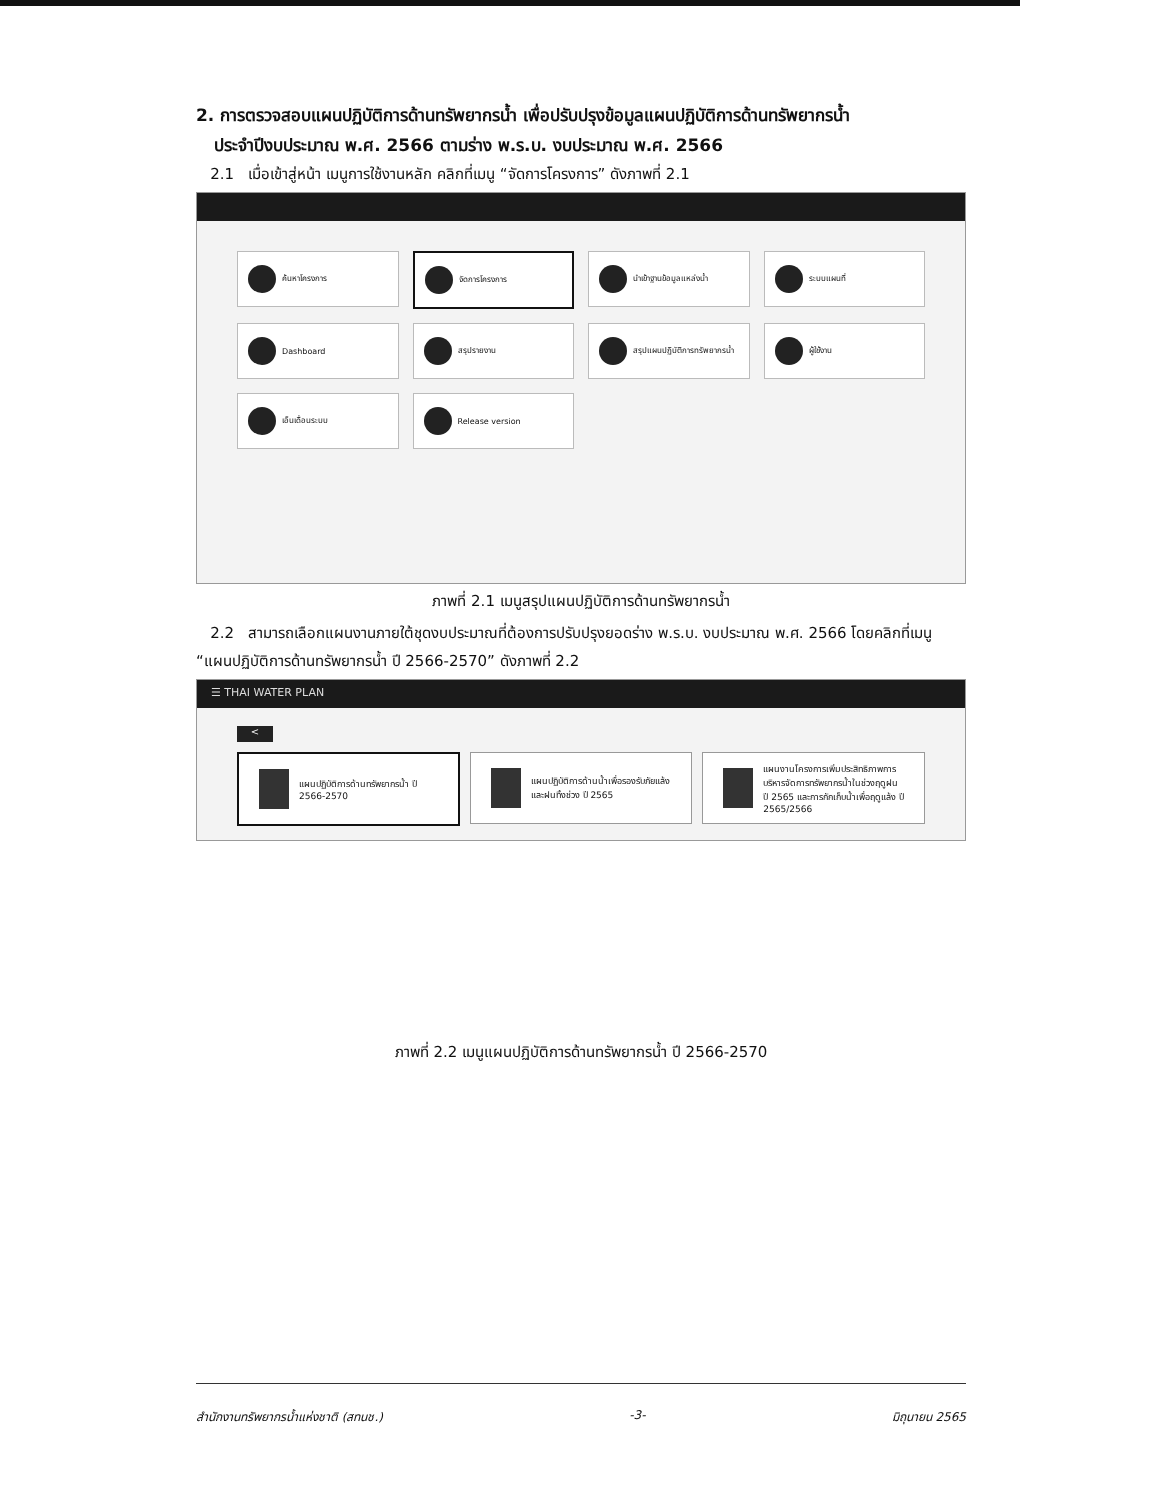2. การตรวจสอบแผนปฏิบัติการด้านทรัพยากรน้ำ เพื่อปรับปรุงข้อมูลแผนปฏิบัติการด้านทรัพยากรน้ำ
ประจำปีงบประมาณ พ.ศ. 2566 ตามร่าง พ.ร.บ. งบประมาณ พ.ศ. 2566
2.1 เมื่อเข้าสู่หน้า เมนูการใช้งานหลัก คลิกที่เมนู “จัดการโครงการ” ดังภาพที่ 2.1
ค้นหาโครงการ
จัดการโครงการ
นำเข้าฐานข้อมูลแหล่งน้ำ
ระบบแผนที่
Dashboard
สรุปรายงาน
สรุปแผนปฏิบัติการทรัพยากรน้ำ
ผู้ใช้งาน
เอ็นเดื่อนระบบ
Release version
ภาพที่ 2.1 เมนูสรุปแผนปฏิบัติการด้านทรัพยากรน้ำ
2.2 สามารถเลือกแผนงานภายใต้ชุดงบประมาณที่ต้องการปรับปรุงยอดร่าง พ.ร.บ. งบประมาณ พ.ศ. 2566 โดยคลิกที่เมนู “แผนปฏิบัติการด้านทรัพยากรน้ำ ปี 2566-2570” ดังภาพที่ 2.2
☰ THAI WATER PLAN
<
แผนปฏิบัติการด้านทรัพยากรน้ำ ปี 2566-2570
แผนปฏิบัติการด้านน้ำเพื่อรองรับภัยแล้งและฝนทิ้งช่วง ปี 2565
แผนงานโครงการเพิ่มประสิทธิภาพการบริหารจัดการทรัพยากรน้ำในช่วงฤดูฝน ปี 2565 และการกักเก็บน้ำเพื่อฤดูแล้ง ปี 2565/2566
ภาพที่ 2.2 เมนูแผนปฏิบัติการด้านทรัพยากรน้ำ ปี 2566-2570
สำนักงานทรัพยากรน้ำแห่งชาติ (สทนช.) -3- มิถุนายน 2565